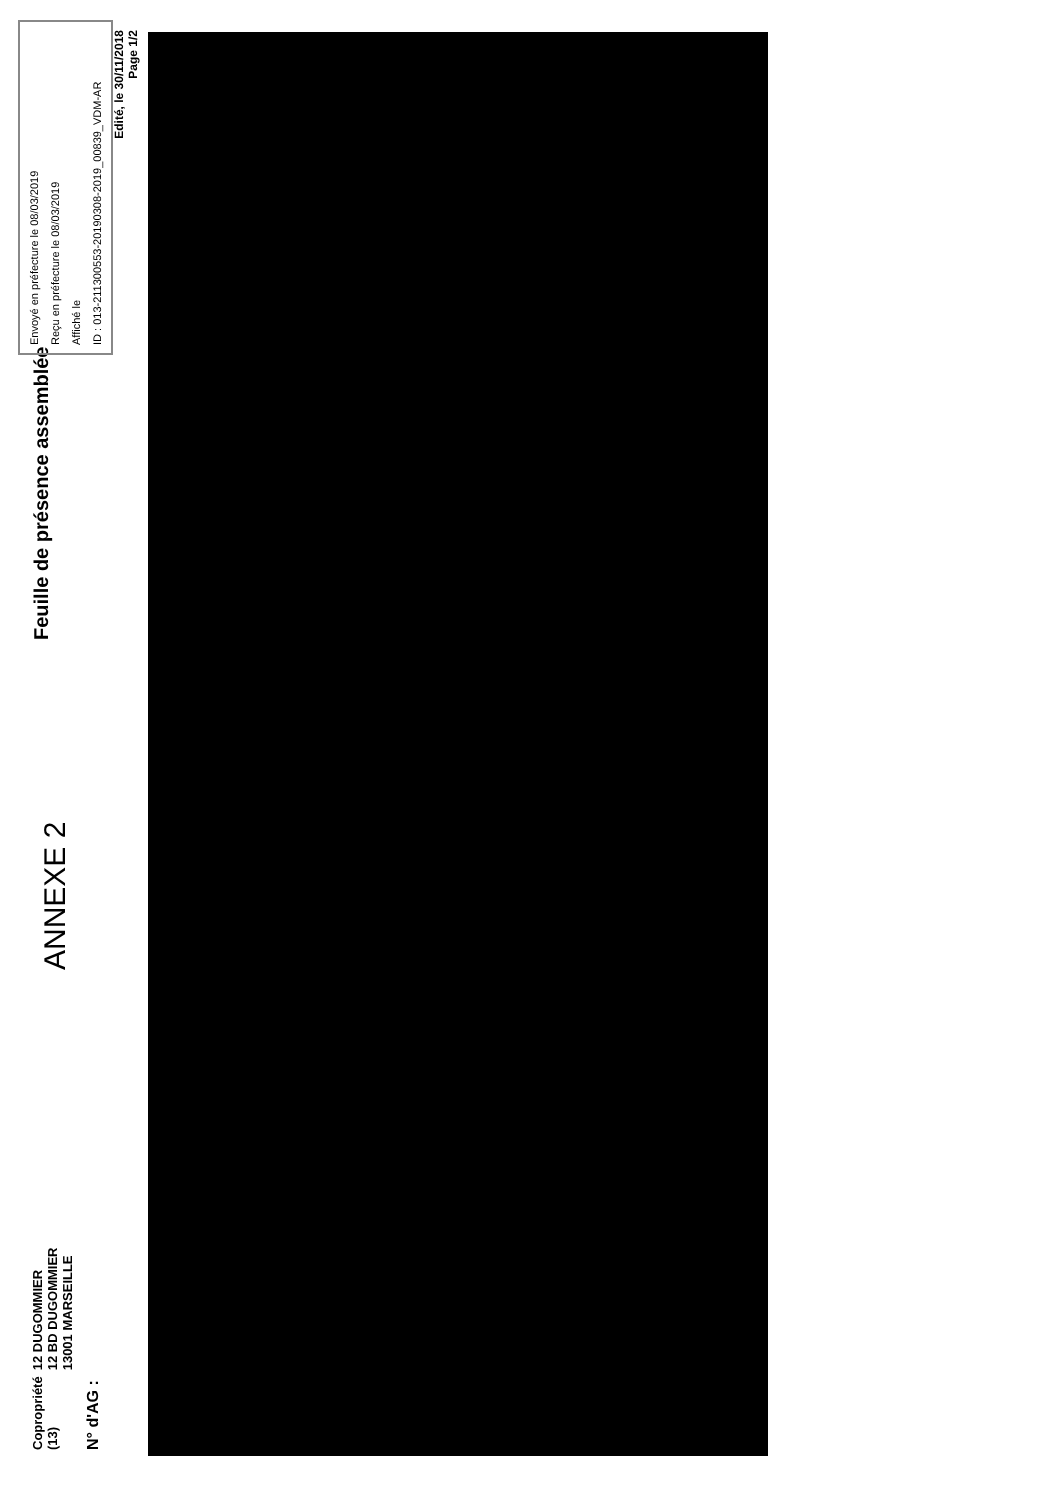| Copropriété (13) | 12 DUGOMMIER 12 BD DUGOMMIER 13001 MARSEILLE |
N° d'AG :
ANNEXE 2 Feuille de présence assemblée
Envoyé en préfecture le 08/03/2019
Reçu en préfecture le 08/03/2019
Affiché le
ID : 013-211300553-20190308-2019_00839_VDM-AR
Edité, le 30/11/2018
Page 1/2